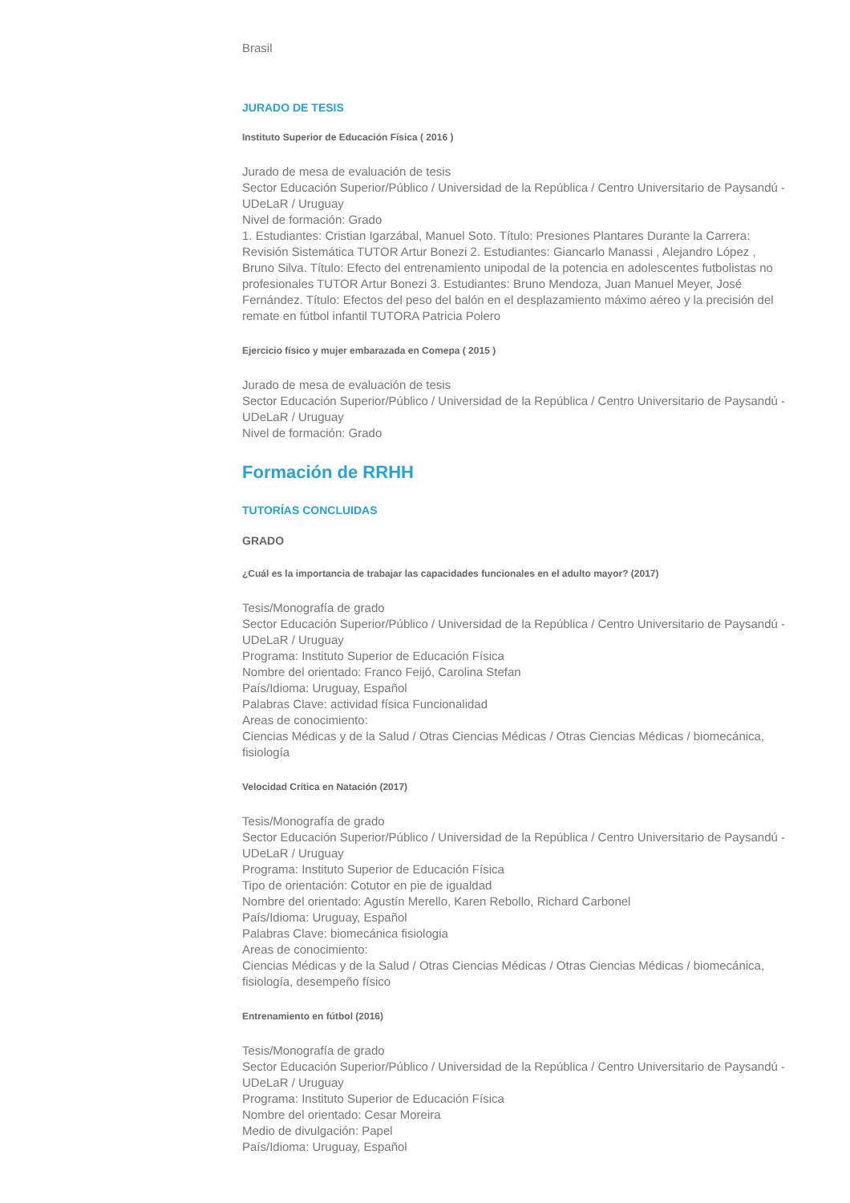Brasil
JURADO DE TESIS
Instituto Superior de Educación Física ( 2016 )
Jurado de mesa de evaluación de tesis
Sector Educación Superior/Público / Universidad de la República / Centro Universitario de Paysandú - UDeLaR / Uruguay
Nivel de formación: Grado
1. Estudiantes: Cristian Igarzábal, Manuel Soto. Título: Presiones Plantares Durante la Carrera: Revisión Sistemática TUTOR Artur Bonezi 2. Estudiantes: Giancarlo Manassi , Alejandro López , Bruno Silva. Título: Efecto del entrenamiento unipodal de la potencia en adolescentes futbolistas no profesionales TUTOR Artur Bonezi 3. Estudiantes: Bruno Mendoza, Juan Manuel Meyer, José Fernández. Título: Efectos del peso del balón en el desplazamiento máximo aéreo y la precisión del remate en fútbol infantil TUTORA Patricia Polero
Ejercicio físico y mujer embarazada en Comepa ( 2015 )
Jurado de mesa de evaluación de tesis
Sector Educación Superior/Público / Universidad de la República / Centro Universitario de Paysandú - UDeLaR / Uruguay
Nivel de formación: Grado
Formación de RRHH
TUTORÍAS CONCLUIDAS
GRADO
¿Cuál es la importancia de trabajar las capacidades funcionales en el adulto mayor? (2017)
Tesis/Monografía de grado
Sector Educación Superior/Público / Universidad de la República / Centro Universitario de Paysandú - UDeLaR / Uruguay
Programa: Instituto Superior de Educación Física
Nombre del orientado: Franco Feijó, Carolina Stefan
País/Idioma: Uruguay, Español
Palabras Clave: actividad física Funcionalidad
Areas de conocimiento:
Ciencias Médicas y de la Salud / Otras Ciencias Médicas / Otras Ciencias Médicas / biomecánica, fisiología
Velocidad Crítica en Natación (2017)
Tesis/Monografía de grado
Sector Educación Superior/Público / Universidad de la República / Centro Universitario de Paysandú - UDeLaR / Uruguay
Programa: Instituto Superior de Educación Física
Tipo de orientación: Cotutor en pie de igualdad
Nombre del orientado: Agustín Merello, Karen Rebollo, Richard Carbonel
País/Idioma: Uruguay, Español
Palabras Clave: biomecánica fisiologia
Areas de conocimiento:
Ciencias Médicas y de la Salud / Otras Ciencias Médicas / Otras Ciencias Médicas / biomecánica, fisiología, desempeño físico
Entrenamiento en fútbol (2016)
Tesis/Monografía de grado
Sector Educación Superior/Público / Universidad de la República / Centro Universitario de Paysandú - UDeLaR / Uruguay
Programa: Instituto Superior de Educación Física
Nombre del orientado: Cesar Moreira
Medio de divulgación: Papel
País/Idioma: Uruguay, Español